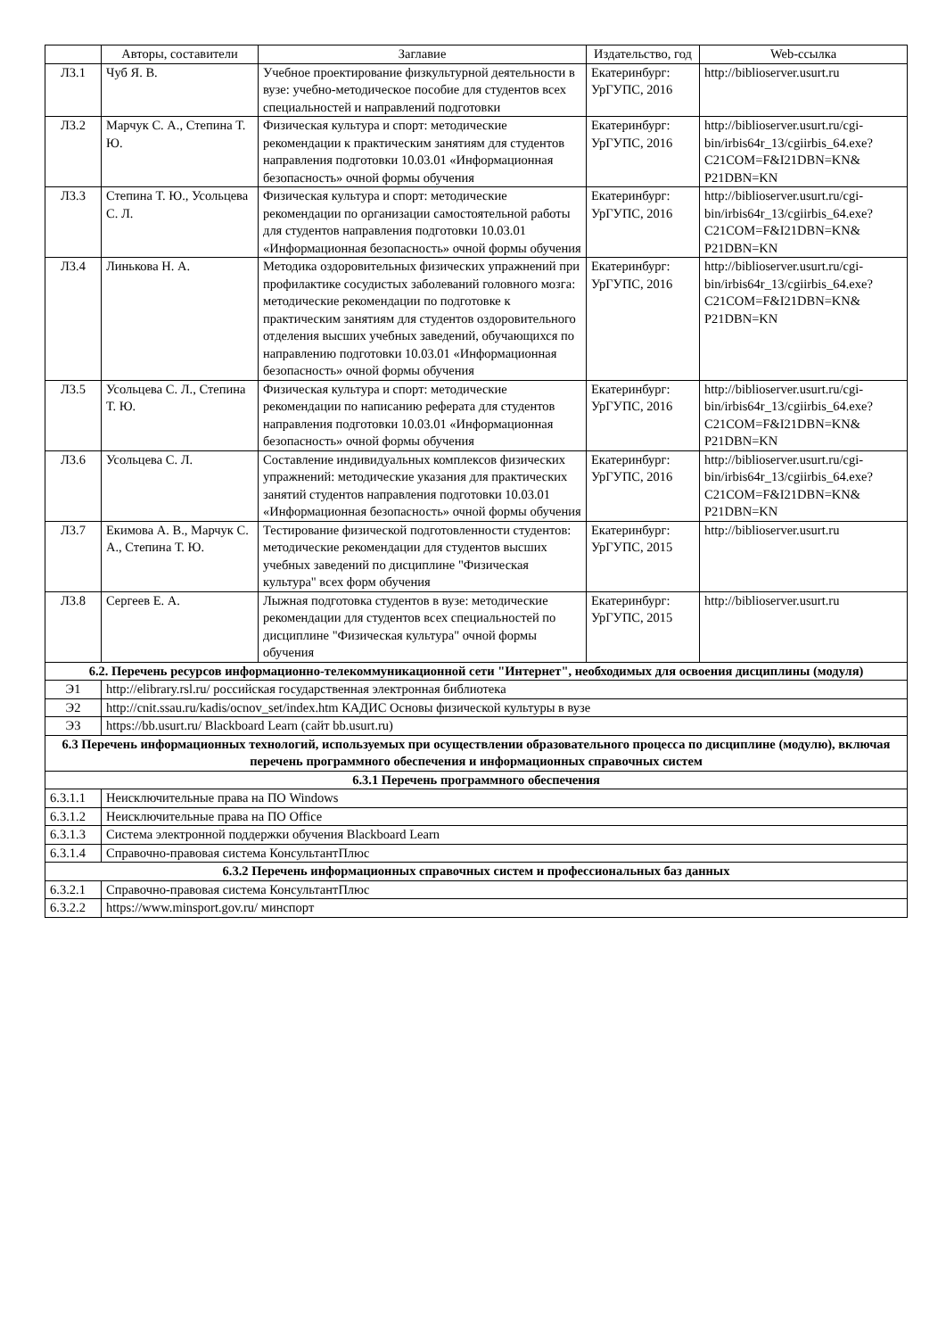| | Авторы, составители | Заглавие | Издательство, год | Web-ссылка |
| --- | --- | --- | --- | --- |
| Л3.1 | Чуб Я. В. | Учебное проектирование физкультурной деятельности в вузе: учебно-методическое пособие для студентов всех специальностей и направлений подготовки | Екатеринбург: УрГУПС, 2016 | http://biblioserver.usurt.ru |
| Л3.2 | Марчук С. А., Степина Т. Ю. | Физическая культура и спорт: методические рекомендации к практическим занятиям для студентов направления подготовки 10.03.01 «Информационная безопасность» очной формы обучения | Екатеринбург: УрГУПС, 2016 | http://biblioserver.usurt.ru/cgi-bin/irbis64r_13/cgiirbis_64.exe? C21COM=F&I21DBN=KN& P21DBN=KN |
| Л3.3 | Степина Т. Ю., Усольцева С. Л. | Физическая культура и спорт: методические рекомендации по организации самостоятельной работы для студентов направления подготовки 10.03.01 «Информационная безопасность» очной формы обучения | Екатеринбург: УрГУПС, 2016 | http://biblioserver.usurt.ru/cgi-bin/irbis64r_13/cgiirbis_64.exe? C21COM=F&I21DBN=KN& P21DBN=KN |
| Л3.4 | Линькова Н. А. | Методика оздоровительных физических упражнений при профилактике сосудистых заболеваний головного мозга: методические рекомендации по подготовке к практическим занятиям для студентов оздоровительного отделения высших учебных заведений, обучающихся по направлению подготовки 10.03.01 «Информационная безопасность» очной формы обучения | Екатеринбург: УрГУПС, 2016 | http://biblioserver.usurt.ru/cgi-bin/irbis64r_13/cgiirbis_64.exe? C21COM=F&I21DBN=KN& P21DBN=KN |
| Л3.5 | Усольцева С. Л., Степина Т. Ю. | Физическая культура и спорт: методические рекомендации по написанию реферата для студентов направления подготовки 10.03.01 «Информационная безопасность» очной формы обучения | Екатеринбург: УрГУПС, 2016 | http://biblioserver.usurt.ru/cgi-bin/irbis64r_13/cgiirbis_64.exe? C21COM=F&I21DBN=KN& P21DBN=KN |
| Л3.6 | Усольцева С. Л. | Составление индивидуальных комплексов физических упражнений: методические указания для практических занятий студентов направления подготовки 10.03.01 «Информационная безопасность» очной формы обучения | Екатеринбург: УрГУПС, 2016 | http://biblioserver.usurt.ru/cgi-bin/irbis64r_13/cgiirbis_64.exe? C21COM=F&I21DBN=KN& P21DBN=KN |
| Л3.7 | Екимова А. В., Марчук С. А., Степина Т. Ю. | Тестирование физической подготовленности студентов: методические рекомендации для студентов высших учебных заведений по дисциплине "Физическая культура" всех форм обучения | Екатеринбург: УрГУПС, 2015 | http://biblioserver.usurt.ru |
| Л3.8 | Сергеев Е. А. | Лыжная подготовка студентов в вузе: методические рекомендации для студентов всех специальностей по дисциплине "Физическая культура" очной формы обучения | Екатеринбург: УрГУПС, 2015 | http://biblioserver.usurt.ru |
| 6.2. Перечень ресурсов информационно-телекоммуникационной сети "Интернет", необходимых для освоения дисциплины (модуля) | | | | |
| Э1 | http://elibrary.rsl.ru/ российская государственная электронная библиотека | | | |
| Э2 | http://cnit.ssau.ru/kadis/ocnov_set/index.htm КАДИС Основы физической культуры в вузе | | | |
| Э3 | https://bb.usurt.ru/ Blackboard Learn (сайт bb.usurt.ru) | | | |
| 6.3 Перечень информационных технологий, используемых при осуществлении образовательного процесса по дисциплине (модулю), включая перечень программного обеспечения и информационных справочных систем | | | | |
| 6.3.1 Перечень программного обеспечения | | | | |
| 6.3.1.1 | Неисключительные права на ПО Windows | | | |
| 6.3.1.2 | Неисключительные права на ПО Office | | | |
| 6.3.1.3 | Система электронной поддержки обучения Blackboard Learn | | | |
| 6.3.1.4 | Справочно-правовая система КонсультантПлюс | | | |
| 6.3.2 Перечень информационных справочных систем и профессиональных баз данных | | | | |
| 6.3.2.1 | Справочно-правовая система КонсультантПлюс | | | |
| 6.3.2.2 | https://www.minsport.gov.ru/ минспорт | | | |